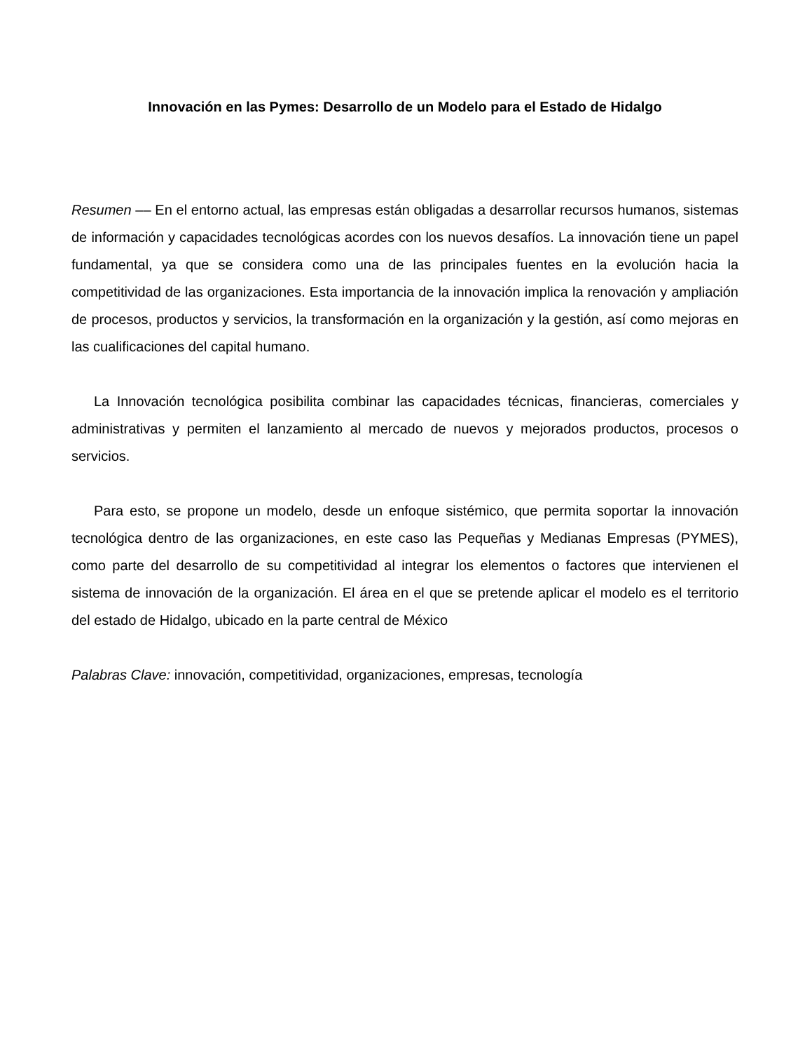Innovación en las Pymes: Desarrollo de un Modelo para el Estado de Hidalgo
Resumen –– En el entorno actual, las empresas están obligadas a desarrollar recursos humanos, sistemas de información y capacidades tecnológicas acordes con los nuevos desafíos. La innovación tiene un papel fundamental, ya que se considera como una de las principales fuentes en la evolución hacia la competitividad de las organizaciones. Esta importancia de la innovación implica la renovación y ampliación de procesos, productos y servicios, la transformación en la organización y la gestión, así como mejoras en las cualificaciones del capital humano.
La Innovación tecnológica posibilita combinar las capacidades técnicas, financieras, comerciales y administrativas y permiten el lanzamiento al mercado de nuevos y mejorados productos, procesos o servicios.
Para esto, se propone un modelo, desde un enfoque sistémico, que permita soportar la innovación tecnológica dentro de las organizaciones, en este caso las Pequeñas y Medianas Empresas (PYMES), como parte del desarrollo de su competitividad al integrar los elementos o factores que intervienen el sistema de innovación de la organización. El área en el que se pretende aplicar el modelo es el territorio del estado de Hidalgo, ubicado en la parte central de México
Palabras Clave: innovación, competitividad, organizaciones, empresas, tecnología